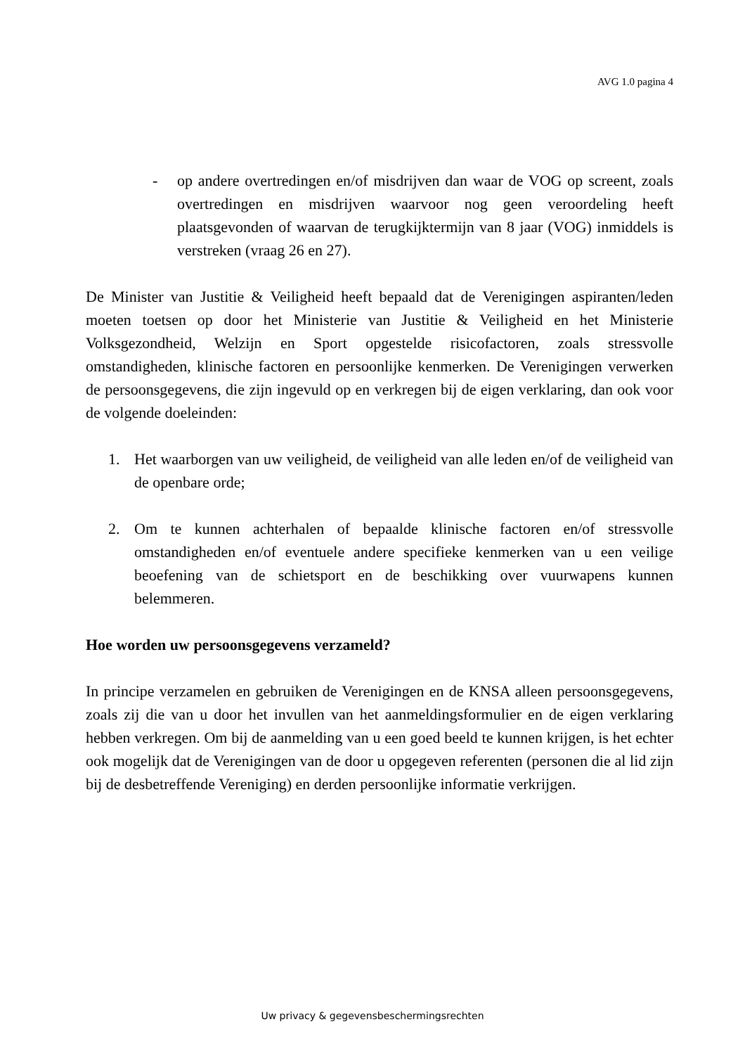AVG 1.0 pagina 4
- op andere overtredingen en/of misdrijven dan waar de VOG op screent, zoals overtredingen en misdrijven waarvoor nog geen veroordeling heeft plaatsgevonden of waarvan de terugkijktermijn van 8 jaar (VOG) inmiddels is verstreken (vraag 26 en 27).
De Minister van Justitie & Veiligheid heeft bepaald dat de Verenigingen aspiranten/leden moeten toetsen op door het Ministerie van Justitie & Veiligheid en het Ministerie Volksgezondheid, Welzijn en Sport opgestelde risicofactoren, zoals stressvolle omstandigheden, klinische factoren en persoonlijke kenmerken. De Verenigingen verwerken de persoonsgegevens, die zijn ingevuld op en verkregen bij de eigen verklaring, dan ook voor de volgende doeleinden:
1. Het waarborgen van uw veiligheid, de veiligheid van alle leden en/of de veiligheid van de openbare orde;
2. Om te kunnen achterhalen of bepaalde klinische factoren en/of stressvolle omstandigheden en/of eventuele andere specifieke kenmerken van u een veilige beoefening van de schietsport en de beschikking over vuurwapens kunnen belemmeren.
Hoe worden uw persoonsgegevens verzameld?
In principe verzamelen en gebruiken de Verenigingen en de KNSA alleen persoonsgegevens, zoals zij die van u door het invullen van het aanmeldingsformulier en de eigen verklaring hebben verkregen. Om bij de aanmelding van u een goed beeld te kunnen krijgen, is het echter ook mogelijk dat de Verenigingen van de door u opgegeven referenten (personen die al lid zijn bij de desbetreffende Vereniging) en derden persoonlijke informatie verkrijgen.
Uw privacy & gegevensbeschermingsrechten